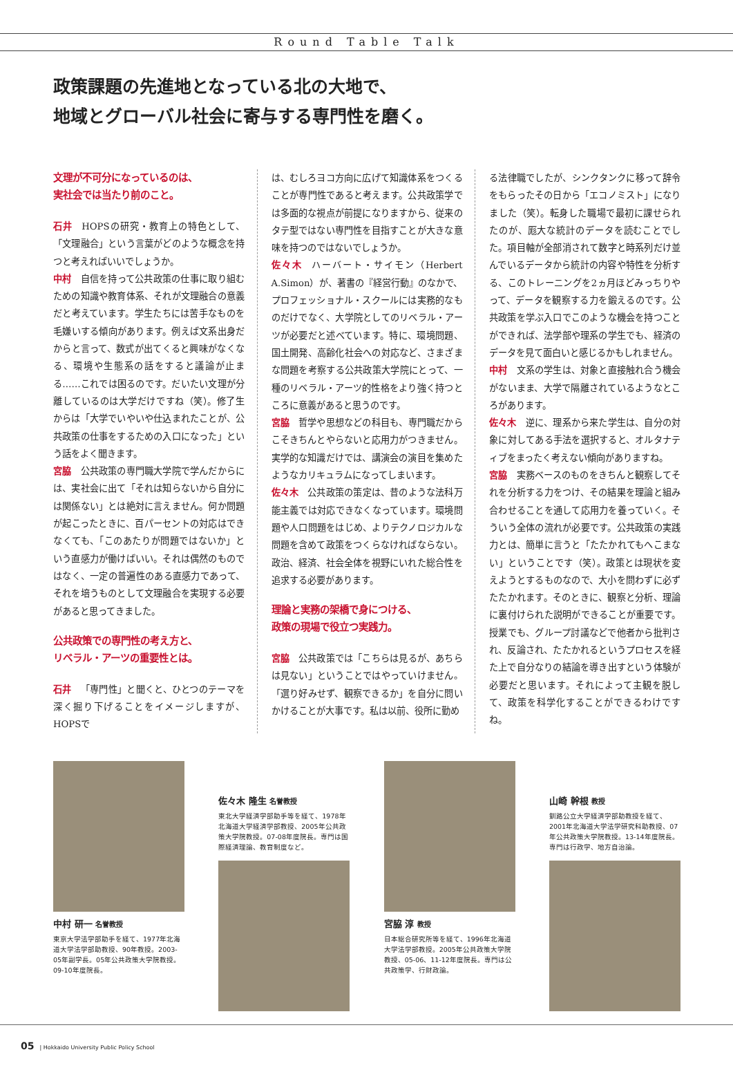Round Table Talk
政策課題の先進地となっている北の大地で、
地域とグローバル社会に寄与する専門性を磨く。
文理が不可分になっているのは、
実社会では当たり前のこと。
石井 HOPSの研究・教育上の特色として、「文理融合」という言葉がどのような概念を持つと考えればいいでしょうか。
中村 自信を持って公共政策の仕事に取り組むための知識や教育体系、それが文理融合の意義だと考えています。学生たちには苦手なものを毛嫌いする傾向があります。例えば文系出身だからと言って、数式が出てくると興味がなくなる、環境や生態系の話をすると議論が止まる……これでは困るのです。だいたい文理が分離しているのは大学だけですね（笑）。修了生からは「大学でいやいや仕込まれたことが、公共政策の仕事をするための入口になった」という話をよく聞きます。
宮脇 公共政策の専門職大学院で学んだからには、実社会に出て「それは知らないから自分には関係ない」とは絶対に言えません。何か問題が起こったときに、百パーセントの対応はできなくても、「このあたりが問題ではないか」という直感力が働けばいい。それは偶然のものではなく、一定の普遍性のある直感力であって、それを培うものとして文理融合を実現する必要があると思ってきました。
公共政策での専門性の考え方と、
リベラル・アーツの重要性とは。
石井 「専門性」と聞くと、ひとつのテーマを深く掘り下げることをイメージしますが、HOPSで
は、むしろヨコ方向に広げて知識体系をつくることが専門性であると考えます。公共政策学では多面的な視点が前提になりますから、従来のタテ型ではない専門性を目指すことが大きな意味を持つのではないでしょうか。
佐々木 ハーバート・サイモン（Herbert A.Simon）が、著書の『経営行動』のなかで、プロフェッショナル・スクールには実務的なものだけでなく、大学院としてのリベラル・アーツが必要だと述べています。特に、環境問題、国土開発、高齢化社会への対応など、さまざまな問題を考察する公共政策大学院にとって、一種のリベラル・アーツ的性格をより強く持つところに意義があると思うのです。
宮脇 哲学や思想などの科目も、専門職だからこそきちんとやらないと応用力がつきません。実学的な知識だけでは、講演会の演目を集めたようなカリキュラムになってしまいます。
佐々木 公共政策の策定は、昔のような法科万能主義では対応できなくなっています。環境問題や人口問題をはじめ、よりテクノロジカルな問題を含めて政策をつくらなければならない。政治、経済、社会全体を視野にいれた総合性を追求する必要があります。
理論と実務の架橋で身につける、
政策の現場で役立つ実践力。
宮脇 公共政策では「こちらは見るが、あちらは見ない」ということではやっていけません。「選り好みせず、観察できるか」を自分に問いかけることが大事です。私は以前、役所に勤め
る法律職でしたが、シンクタンクに移って辞令をもらったその日から「エコノミスト」になりました（笑）。転身した職場で最初に課せられたのが、厖大な統計のデータを読むことでした。項目軸が全部消されて数字と時系列だけ並んでいるデータから統計の内容や特性を分析する、このトレーニングを2ヵ月ほどみっちりやって、データを観察する力を鍛えるのです。公共政策を学ぶ入口でこのような機会を持つことができれば、法学部や理系の学生でも、経済のデータを見て面白いと感じるかもしれません。
中村 文系の学生は、対象と直接触れ合う機会がないまま、大学で隔離されているようなところがあります。
佐々木 逆に、理系から来た学生は、自分の対象に対してある手法を選択すると、オルタナティブをまったく考えない傾向がありますね。
宮脇 実務ベースのものをきちんと観察してそれを分析する力をつけ、その結果を理論と組み合わせることを通して応用力を養っていく。そういう全体の流れが必要です。公共政策の実践力とは、簡単に言うと「たたかれてもへこまない」ということです（笑）。政策とは現状を変えようとするものなので、大小を問わずに必ずたたかれます。そのときに、観察と分析、理論に裏付けられた説明ができることが重要です。授業でも、グループ討議などで他者から批判され、反論され、たたかれるというプロセスを経た上で自分なりの結論を導き出すという体験が必要だと思います。それによって主観を脱して、政策を科学化することができるわけですね。
中村 研一 名誉教授
東京大学法学部助手を経て、1977年北海道大学法学部助教授、90年教授。2003-05年副学長。05年公共政策大学院教授。09-10年度院長。
佐々木 隆生 名誉教授
東北大学経済学部助手等を経て、1978年北海道大学経済学部教授、2005年公共政策大学院教授。07-08年度院長。専門は国際経済理論、教育制度など。
宮脇 淳 教授
日本総合研究所等を経て、1996年北海道大学法学部教授。2005年公共政策大学院教授、05-06、11-12年度院長。専門は公共政策学、行財政論。
山崎 幹根 教授
釧路公立大学経済学部助教授を経て、2001年北海道大学法学研究科助教授、07年公共政策大学院教授。13-14年度院長。専門は行政学、地方自治論。
05 | Hokkaido University Public Policy School